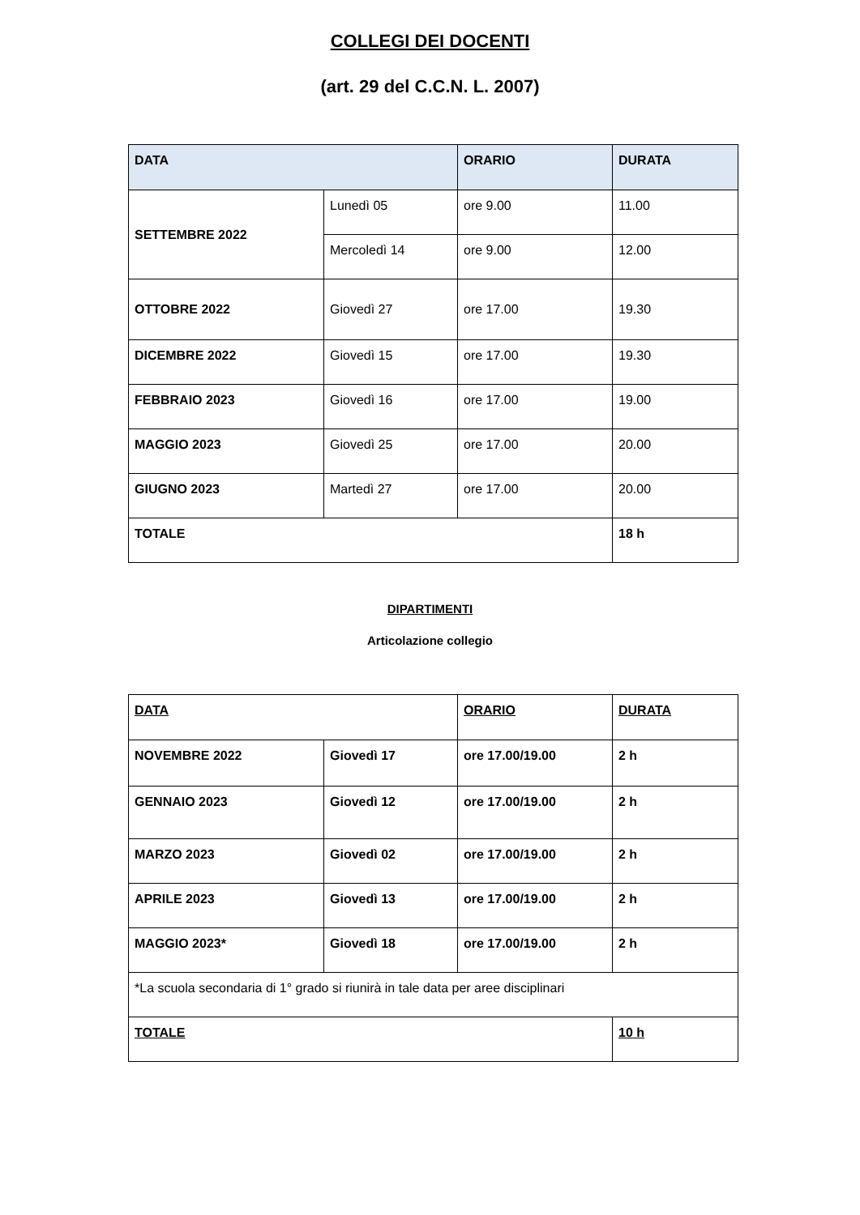COLLEGI DEI DOCENTI
(art. 29 del C.C.N. L. 2007)
| DATA | | ORARIO | DURATA |
| --- | --- | --- | --- |
| SETTEMBRE 2022 | Lunedì 05 | ore 9.00 | 11.00 |
| | Mercoledì 14 | ore 9.00 | 12.00 |
| OTTOBRE 2022 | Giovedì 27 | ore 17.00 | 19.30 |
| DICEMBRE 2022 | Giovedì 15 | ore 17.00 | 19.30 |
| FEBBRAIO 2023 | Giovedì 16 | ore 17.00 | 19.00 |
| MAGGIO 2023 | Giovedì 25 | ore 17.00 | 20.00 |
| GIUGNO 2023 | Martedì 27 | ore 17.00 | 20.00 |
| TOTALE | | | 18 h |
DIPARTIMENTI
Articolazione collegio
| DATA | | ORARIO | DURATA |
| --- | --- | --- | --- |
| NOVEMBRE 2022 | Giovedì 17 | ore 17.00/19.00 | 2 h |
| GENNAIO 2023 | Giovedì 12 | ore 17.00/19.00 | 2 h |
| MARZO 2023 | Giovedì 02 | ore 17.00/19.00 | 2 h |
| APRILE 2023 | Giovedì 13 | ore 17.00/19.00 | 2 h |
| MAGGIO 2023* | Giovedì 18 | ore 17.00/19.00 | 2 h |
| *La scuola secondaria di 1° grado si riunirà in tale data per aree disciplinari | | | |
| TOTALE | | | 10 h |